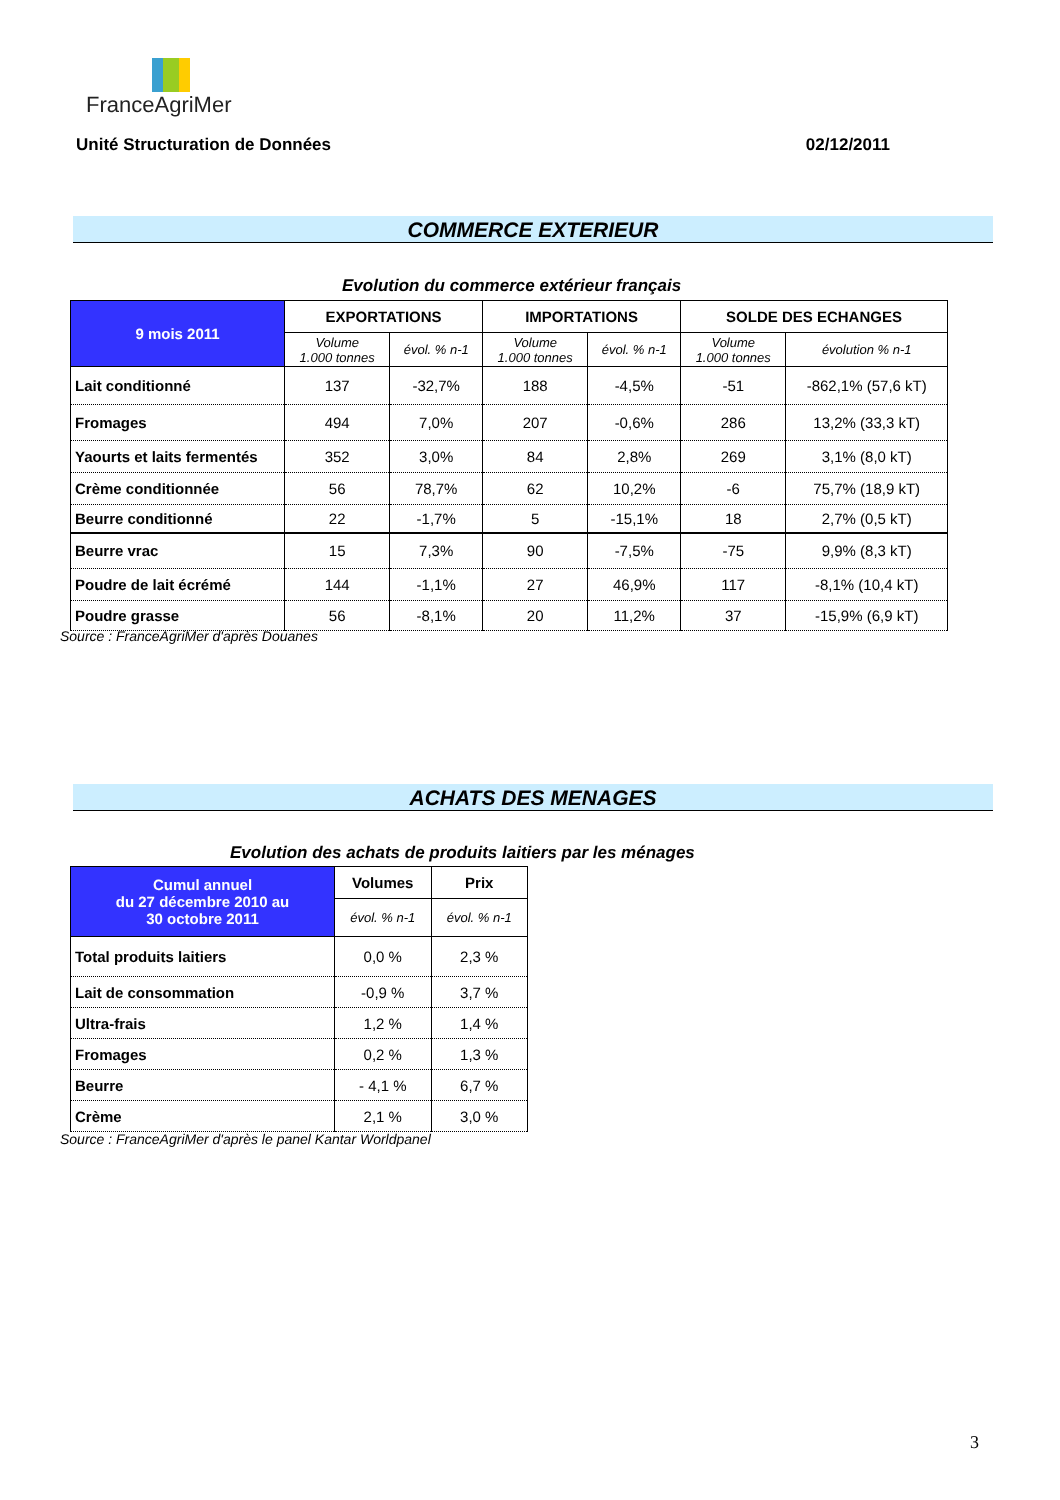FranceAgriMer
Unité Structuration de Données 02/12/2011
COMMERCE EXTERIEUR
Evolution du commerce extérieur français
| 9 mois 2011 | EXPORTATIONS | | IMPORTATIONS | | SOLDE DES ECHANGES | |
| --- | --- | --- | --- | --- | --- | --- |
| | Volume 1.000 tonnes | évol. % n-1 | Volume 1.000 tonnes | évol. % n-1 | Volume 1.000 tonnes | évolution % n-1 |
| Lait conditionné | 137 | -32,7% | 188 | -4,5% | -51 | -862,1% (57,6 kT) |
| Fromages | 494 | 7,0% | 207 | -0,6% | 286 | 13,2% (33,3 kT) |
| Yaourts et laits fermentés | 352 | 3,0% | 84 | 2,8% | 269 | 3,1% (8,0 kT) |
| Crème conditionnée | 56 | 78,7% | 62 | 10,2% | -6 | 75,7% (18,9 kT) |
| Beurre conditionné | 22 | -1,7% | 5 | -15,1% | 18 | 2,7% (0,5 kT) |
| Beurre vrac | 15 | 7,3% | 90 | -7,5% | -75 | 9,9% (8,3 kT) |
| Poudre de lait écrémé | 144 | -1,1% | 27 | 46,9% | 117 | -8,1% (10,4 kT) |
| Poudre grasse | 56 | -8,1% | 20 | 11,2% | 37 | -15,9% (6,9 kT) |
Source : FranceAgriMer d'après Douanes
ACHATS DES MENAGES
Evolution des achats de produits laitiers par les ménages
| Cumul annuel du 27 décembre 2010 au 30 octobre 2011 | Volumes | Prix |
| --- | --- | --- |
| | évol. % n-1 | évol. % n-1 |
| Total produits laitiers | 0,0 % | 2,3 % |
| Lait de consommation | -0,9 % | 3,7 % |
| Ultra-frais | 1,2 % | 1,4 % |
| Fromages | 0,2 % | 1,3 % |
| Beurre | - 4,1 % | 6,7 % |
| Crème | 2,1 % | 3,0 % |
Source : FranceAgriMer d'après le panel Kantar Worldpanel
3